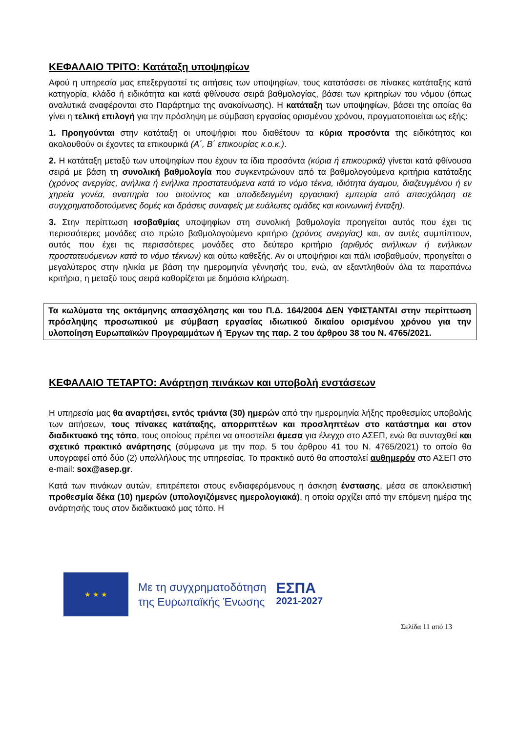ΚΕΦΑΛΑΙΟ ΤΡΙΤΟ: Κατάταξη υποψηφίων
Αφού η υπηρεσία μας επεξεργαστεί τις αιτήσεις των υποψηφίων, τους κατατάσσει σε πίνακες κατάταξης κατά κατηγορία, κλάδο ή ειδικότητα και κατά φθίνουσα σειρά βαθμολογίας, βάσει των κριτηρίων του νόμου (όπως αναλυτικά αναφέρονται στο Παράρτημα της ανακοίνωσης). Η κατάταξη των υποψηφίων, βάσει της οποίας θα γίνει η τελική επιλογή για την πρόσληψη με σύμβαση εργασίας ορισμένου χρόνου, πραγματοποιείται ως εξής:
1. Προηγούνται στην κατάταξη οι υποψήφιοι που διαθέτουν τα κύρια προσόντα της ειδικότητας και ακολουθούν οι έχοντες τα επικουρικά (Α΄, Β΄ επικουρίας κ.ο.κ.).
2. Η κατάταξη μεταξύ των υποψηφίων που έχουν τα ίδια προσόντα (κύρια ή επικουρικά) γίνεται κατά φθίνουσα σειρά με βάση τη συνολική βαθμολογία που συγκεντρώνουν από τα βαθμολογούμενα κριτήρια κατάταξης (χρόνος ανεργίας, ανήλικα ή ενήλικα προστατευόμενα κατά το νόμο τέκνα, ιδιότητα άγαμου, διαζευγμένου ή εν χηρεία γονέα, αναπηρία του αιτούντος και αποδεδειγμένη εργασιακή εμπειρία από απασχόληση σε συγχρηματοδοτούμενες δομές και δράσεις συναφείς με ευάλωτες ομάδες και κοινωνική ένταξη).
3. Στην περίπτωση ισοβαθμίας υποψηφίων στη συνολική βαθμολογία προηγείται αυτός που έχει τις περισσότερες μονάδες στο πρώτο βαθμολογούμενο κριτήριο (χρόνος ανεργίας) και, αν αυτές συμπίπτουν, αυτός που έχει τις περισσότερες μονάδες στο δεύτερο κριτήριο (αριθμός ανήλικων ή ενήλικων προστατευόμενων κατά το νόμο τέκνων) και ούτω καθεξής. Αν οι υποψήφιοι και πάλι ισοβαθμούν, προηγείται ο μεγαλύτερος στην ηλικία με βάση την ημερομηνία γέννησής του, ενώ, αν εξαντληθούν όλα τα παραπάνω κριτήρια, η μεταξύ τους σειρά καθορίζεται με δημόσια κλήρωση.
Τα κωλύματα της οκτάμηνης απασχόλησης και του Π.Δ. 164/2004 ΔΕΝ ΥΦΙΣΤΑΝΤΑΙ στην περίπτωση πρόσληψης προσωπικού με σύμβαση εργασίας ιδιωτικού δικαίου ορισμένου χρόνου για την υλοποίηση Ευρωπαϊκών Προγραμμάτων ή Έργων της παρ. 2 του άρθρου 38 του Ν. 4765/2021.
ΚΕΦΑΛΑΙΟ ΤΕΤΑΡΤΟ: Ανάρτηση πινάκων και υποβολή ενστάσεων
Η υπηρεσία μας θα αναρτήσει, εντός τριάντα (30) ημερών από την ημερομηνία λήξης προθεσμίας υποβολής των αιτήσεων, τους πίνακες κατάταξης, απορριπτέων και προσληπτέων στο κατάστημα και στον διαδικτυακό της τόπο, τους οποίους πρέπει να αποστείλει άμεσα για έλεγχο στο ΑΣΕΠ, ενώ θα συνταχθεί και σχετικό πρακτικό ανάρτησης (σύμφωνα με την παρ. 5 του άρθρου 41 του Ν. 4765/2021) το οποίο θα υπογραφεί από δύο (2) υπαλλήλους της υπηρεσίας. Το πρακτικό αυτό θα αποσταλεί αυθημερόν στο ΑΣΕΠ στο e-mail: sox@asep.gr.
Κατά των πινάκων αυτών, επιτρέπεται στους ενδιαφερόμενους η άσκηση ένστασης, μέσα σε αποκλειστική προθεσμία δέκα (10) ημερών (υπολογιζόμενες ημερολογιακά), η οποία αρχίζει από την επόμενη ημέρα της ανάρτησής τους στον διαδικτυακό μας τόπο. Η
★ ★ ★
Με τη συγχρηματοδότηση
της Ευρωπαϊκής Ένωσης
ΕΣΠΑ
2021-2027
Σελίδα 11 από 13